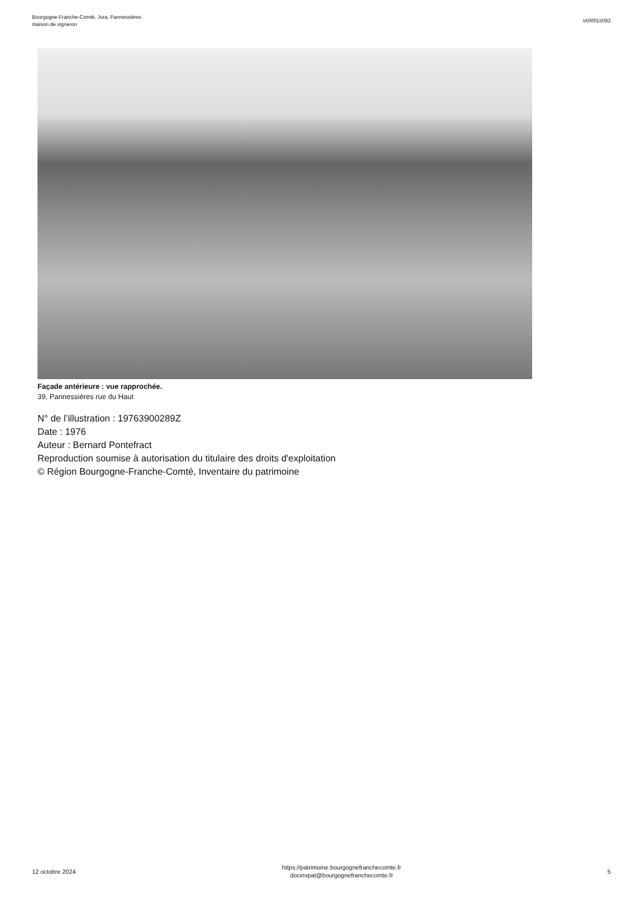Bourgogne-Franche-Comté, Jura, Pannessières
maison de vigneron
IA00015082
Façade antérieure : vue rapprochée.
39, Pannessières rue du Haut
N° de l’illustration : 19763900289Z
Date : 1976
Auteur : Bernard Pontefract
Reproduction soumise à autorisation du titulaire des droits d'exploitation
© Région Bourgogne-Franche-Comté, Inventaire du patrimoine
12 octobre 2024
https://patrimoine.bourgognefranchecomte.fr
docinvpat@bourgognefranchecomte.fr
5